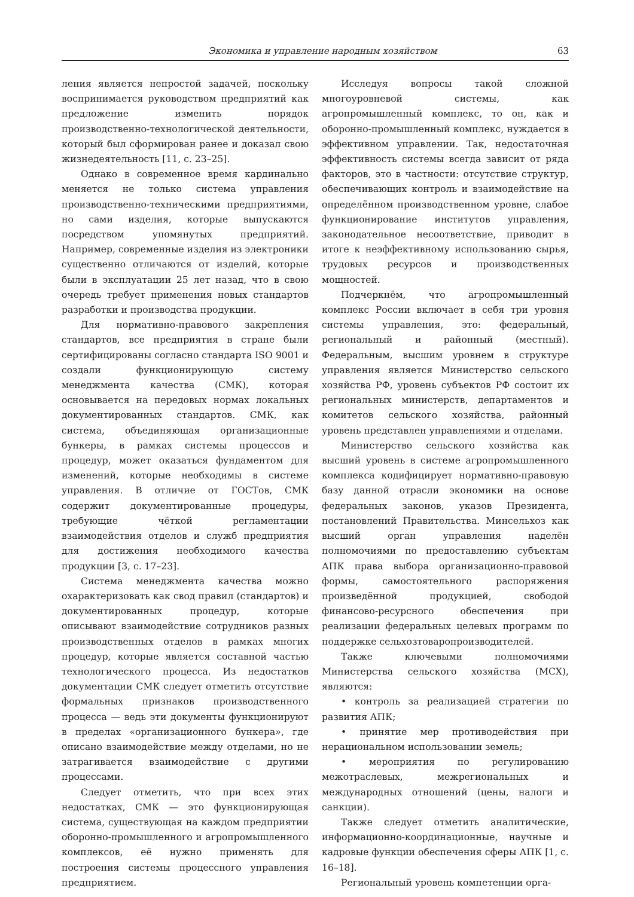Экономика и управление народным хозяйством 63
ления является непростой задачей, поскольку воспринимается руководством предприятий как предложение изменить порядок производственно-технологической деятельности, который был сформирован ранее и доказал свою жизнедеятельность [11, с. 23–25].
Однако в современное время кардинально меняется не только система управления производственно-техническими предприятиями, но сами изделия, которые выпускаются посредством упомянутых предприятий. Например, современные изделия из электроники существенно отличаются от изделий, которые были в эксплуатации 25 лет назад, что в свою очередь требует применения новых стандартов разработки и производства продукции.
Для нормативно-правового закрепления стандартов, все предприятия в стране были сертифицированы согласно стандарта ISO 9001 и создали функционирующую систему менеджмента качества (СМК), которая основывается на передовых нормах локальных документированных стандартов. СМК, как система, объединяющая организационные бункеры, в рамках системы процессов и процедур, может оказаться фундаментом для изменений, которые необходимы в системе управления. В отличие от ГОСТов, СМК содержит документированные процедуры, требующие чёткой регламентации взаимодействия отделов и служб предприятия для достижения необходимого качества продукции [3, с. 17–23].
Система менеджмента качества можно охарактеризовать как свод правил (стандартов) и документированных процедур, которые описывают взаимодействие сотрудников разных производственных отделов в рамках многих процедур, которые является составной частью технологического процесса. Из недостатков документации СМК следует отметить отсутствие формальных признаков производственного процесса — ведь эти документы функционируют в пределах «организационного бункера», где описано взаимодействие между отделами, но не затрагивается взаимодействие с другими процессами.
Следует отметить, что при всех этих недостатках, СМК — это функционирующая система, существующая на каждом предприятии оборонно-промышленного и агропромышленного комплексов, её нужно применять для построения системы процессного управления предприятием.
Исследуя вопросы такой сложной многоуровневой системы, как агропромышленный комплекс, то он, как и оборонно-промышленный комплекс, нуждается в эффективном управлении. Так, недостаточная эффективность системы всегда зависит от ряда факторов, это в частности: отсутствие структур, обеспечивающих контроль и взаимодействие на определённом производственном уровне, слабое функционирование институтов управления, законодательное несоответствие, приводит в итоге к неэффективному использованию сырья, трудовых ресурсов и производственных мощностей.
Подчеркнём, что агропромышленный комплекс России включает в себя три уровня системы управления, это: федеральный, региональный и районный (местный). Федеральным, высшим уровнем в структуре управления является Министерство сельского хозяйства РФ, уровень субъектов РФ состоит их региональных министерств, департаментов и комитетов сельского хозяйства, районный уровень представлен управлениями и отделами.
Министерство сельского хозяйства как высший уровень в системе агропромышленного комплекса кодифицирует нормативно-правовую базу данной отрасли экономики на основе федеральных законов, указов Президента, постановлений Правительства. Минсельхоз как высший орган управления наделён полномочиями по предоставлению субъектам АПК права выбора организационно-правовой формы, самостоятельного распоряжения произведённой продукцией, свободой финансово-ресурсного обеспечения при реализации федеральных целевых программ по поддержке сельхозтоваропроизводителей.
Также ключевыми полномочиями Министерства сельского хозяйства (МСХ), являются:
• контроль за реализацией стратегии по развития АПК;
• принятие мер противодействия при нерациональном использовании земель;
• мероприятия по регулированию межотраслевых, межрегиональных и международных отношений (цены, налоги и санкции).
Также следует отметить аналитические, информационно-координационные, научные и кадровые функции обеспечения сферы АПК [1, с. 16–18].
Региональный уровень компетенции орга-